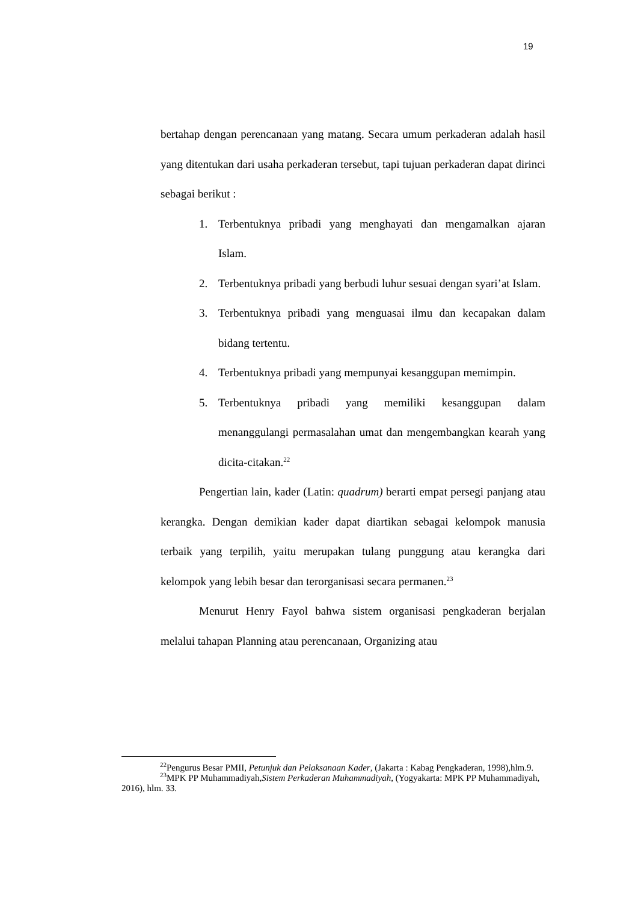19
bertahap dengan perencanaan yang matang. Secara umum perkaderan adalah hasil yang ditentukan dari usaha perkaderan tersebut, tapi tujuan perkaderan dapat dirinci sebagai berikut :
1. Terbentuknya pribadi yang menghayati dan mengamalkan ajaran Islam.
2. Terbentuknya pribadi yang berbudi luhur sesuai dengan syari’at Islam.
3. Terbentuknya pribadi yang menguasai ilmu dan kecapakan dalam bidang tertentu.
4. Terbentuknya pribadi yang mempunyai kesanggupan memimpin.
5. Terbentuknya pribadi yang memiliki kesanggupan dalam menanggulangi permasalahan umat dan mengembangkan kearah yang dicita-citakan.<sup>22</sup>
Pengertian lain, kader (Latin: quadrum) berarti empat persegi panjang atau kerangka. Dengan demikian kader dapat diartikan sebagai kelompok manusia terbaik yang terpilih, yaitu merupakan tulang punggung atau kerangka dari kelompok yang lebih besar dan terorganisasi secara permanen.<sup>23</sup>
Menurut Henry Fayol bahwa sistem organisasi pengkaderan berjalan melalui tahapan Planning atau perencanaan, Organizing atau
<sup>22</sup> Pengurus Besar PMII, Petunjuk dan Pelaksanaan Kader, (Jakarta : Kabag Pengkaderan, 1998),hlm.9.
<sup>23</sup> MPK PP Muhammadiyah,Sistem Perkaderan Muhammadiyah, (Yogyakarta: MPK PP Muhammadiyah, 2016), hlm. 33.